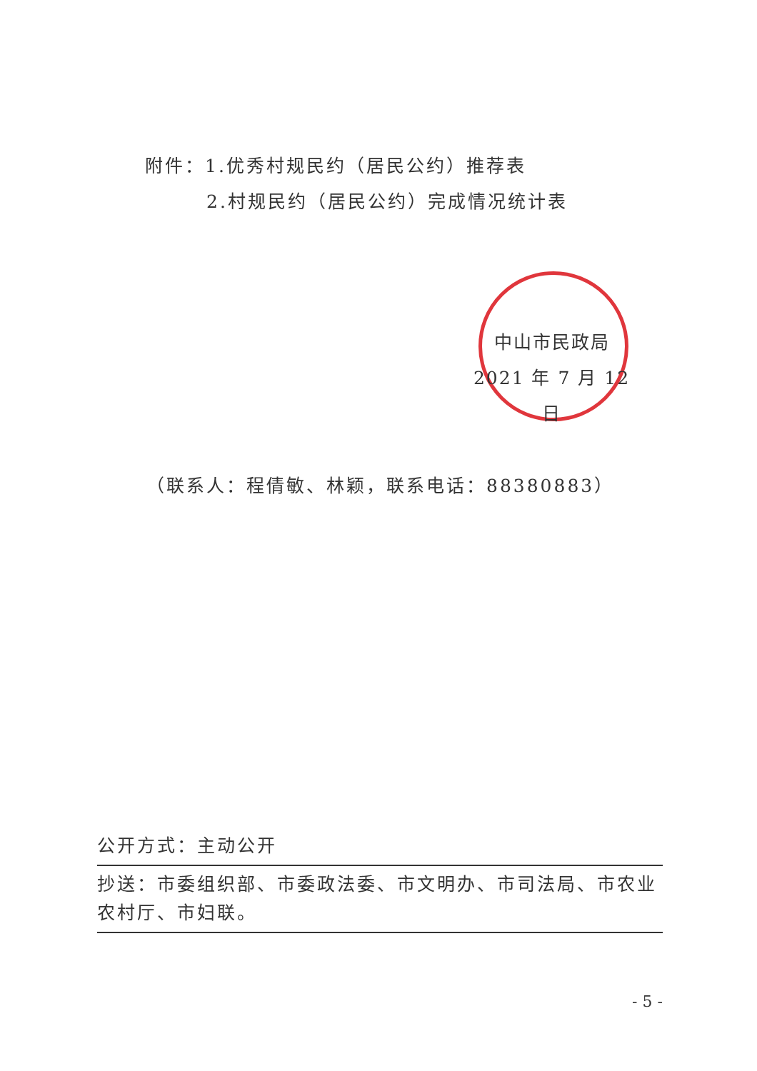附件：1.优秀村规民约（居民公约）推荐表
2.村规民约（居民公约）完成情况统计表
中山市民政局
2021 年 7 月 12 日
（联系人：程倩敏、林颖，联系电话：88380883）
公开方式：主动公开
抄送：市委组织部、市委政法委、市文明办、市司法局、市农业农村厅、市妇联。
- 5 -